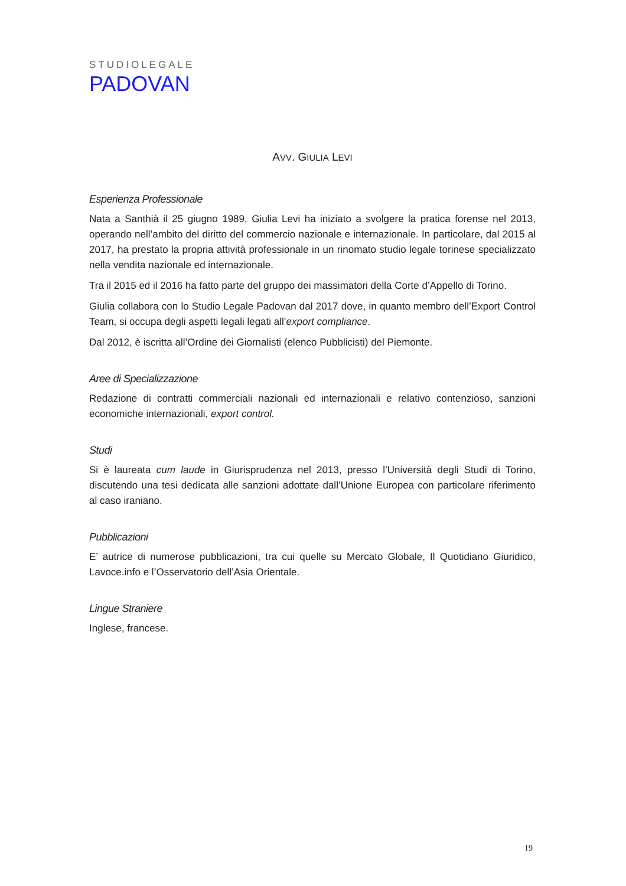STUDIOLEGALE
PADOVAN
AVV. GIULIA LEVI
Esperienza Professionale
Nata a Santhià il 25 giugno 1989, Giulia Levi ha iniziato a svolgere la pratica forense nel 2013, operando nell’ambito del diritto del commercio nazionale e internazionale. In particolare, dal 2015 al 2017, ha prestato la propria attività professionale in un rinomato studio legale torinese specializzato nella vendita nazionale ed internazionale.
Tra il 2015 ed il 2016 ha fatto parte del gruppo dei massimatori della Corte d’Appello di Torino.
Giulia collabora con lo Studio Legale Padovan dal 2017 dove, in quanto membro dell’Export Control Team, si occupa degli aspetti legali legati all’export compliance.
Dal 2012, è iscritta all’Ordine dei Giornalisti (elenco Pubblicisti) del Piemonte.
Aree di Specializzazione
Redazione di contratti commerciali nazionali ed internazionali e relativo contenzioso, sanzioni economiche internazionali, export control.
Studi
Si è laureata cum laude in Giurisprudenza nel 2013, presso l’Università degli Studi di Torino, discutendo una tesi dedicata alle sanzioni adottate dall’Unione Europea con particolare riferimento al caso iraniano.
Pubblicazioni
E’ autrice di numerose pubblicazioni, tra cui quelle su Mercato Globale, Il Quotidiano Giuridico, Lavoce.info e l’Osservatorio dell’Asia Orientale.
Lingue Straniere
Inglese, francese.
19